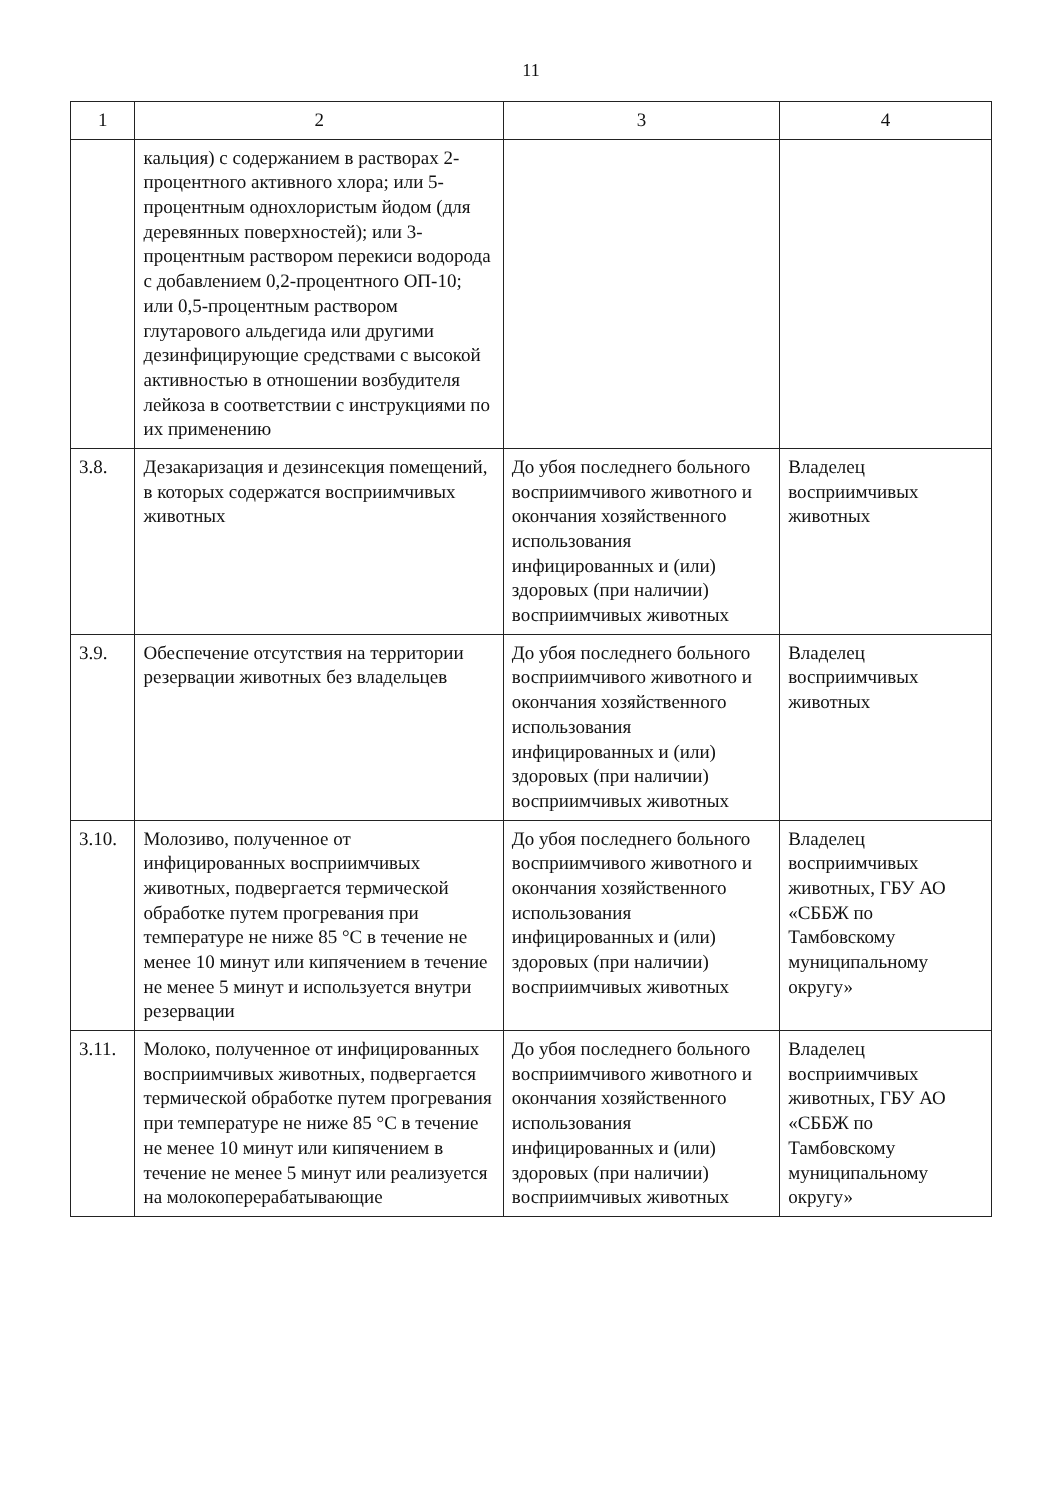11
| 1 | 2 | 3 | 4 |
| --- | --- | --- | --- |
| | кальция) с содержанием в растворах 2-процентного активного хлора; или 5-процентным однохлористым йодом (для деревянных поверхностей); или 3-процентным раствором перекиси водорода с добавлением 0,2-процентного ОП-10; или 0,5-процентным раствором глутарового альдегида или другими дезинфицирующие средствами с высокой активностью в отношении возбудителя лейкоза в соответствии с инструкциями по их применению | | |
| 3.8. | Дезакаризация и дезинсекция помещений, в которых содержатся восприимчивых животных | До убоя последнего больного восприимчивого животного и окончания хозяйственного использования инфицированных и (или) здоровых (при наличии) восприимчивых животных | Владелец восприимчивых животных |
| 3.9. | Обеспечение отсутствия на территории резервации животных без владельцев | До убоя последнего больного восприимчивого животного и окончания хозяйственного использования инфицированных и (или) здоровых (при наличии) восприимчивых животных | Владелец восприимчивых животных |
| 3.10. | Молозиво, полученное от инфицированных восприимчивых животных, подвергается термической обработке путем прогревания при температуре не ниже 85 °С в течение не менее 10 минут или кипячением в течение не менее 5 минут и используется внутри резервации | До убоя последнего больного восприимчивого животного и окончания хозяйственного использования инфицированных и (или) здоровых (при наличии) восприимчивых животных | Владелец восприимчивых животных, ГБУ АО «СББЖ по Тамбовскому муниципальному округу» |
| 3.11. | Молоко, полученное от инфицированных восприимчивых животных, подвергается термической обработке путем прогревания при температуре не ниже 85 °С в течение не менее 10 минут или кипячением в течение не менее 5 минут или реализуется на молокоперерабатывающие | До убоя последнего больного восприимчивого животного и окончания хозяйственного использования инфицированных и (или) здоровых (при наличии) восприимчивых животных | Владелец восприимчивых животных, ГБУ АО «СББЖ по Тамбовскому муниципальному округу» |